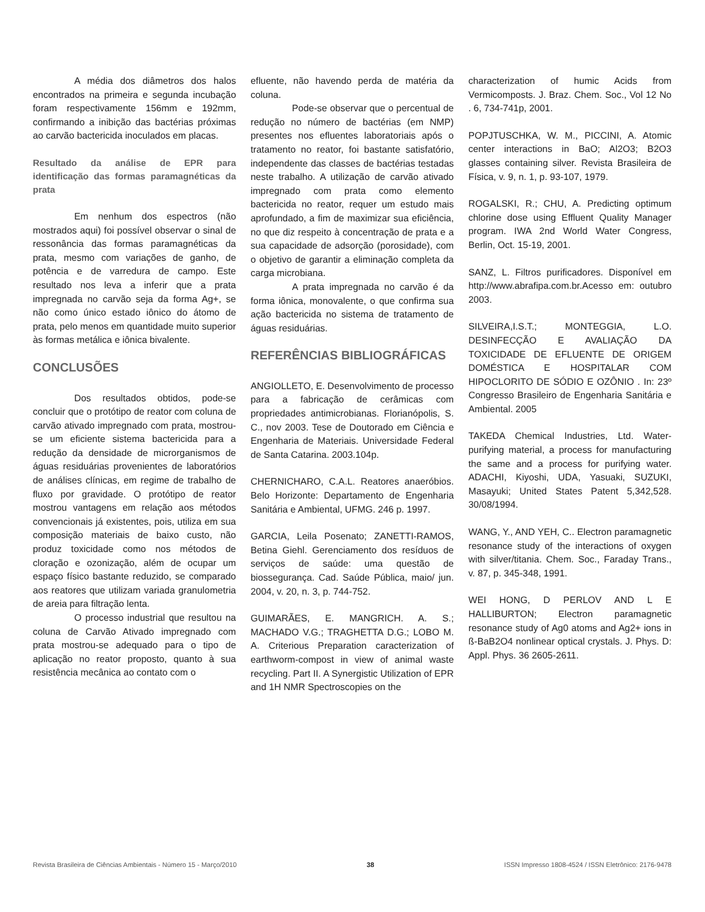A média dos diâmetros dos halos encontrados na primeira e segunda incubação foram respectivamente 156mm e 192mm, confirmando a inibição das bactérias próximas ao carvão bactericida inoculados em placas.
Resultado da análise de EPR para identificação das formas paramagnéticas da prata
Em nenhum dos espectros (não mostrados aqui) foi possível observar o sinal de ressonância das formas paramagnéticas da prata, mesmo com variações de ganho, de potência e de varredura de campo. Este resultado nos leva a inferir que a prata impregnada no carvão seja da forma Ag+, se não como único estado iônico do átomo de prata, pelo menos em quantidade muito superior às formas metálica e iônica bivalente.
CONCLUSÕES
Dos resultados obtidos, pode-se concluir que o protótipo de reator com coluna de carvão ativado impregnado com prata, mostrou-se um eficiente sistema bactericida para a redução da densidade de microrganismos de águas residuárias provenientes de laboratórios de análises clínicas, em regime de trabalho de fluxo por gravidade. O protótipo de reator mostrou vantagens em relação aos métodos convencionais já existentes, pois, utiliza em sua composição materiais de baixo custo, não produz toxicidade como nos métodos de cloração e ozonização, além de ocupar um espaço físico bastante reduzido, se comparado aos reatores que utilizam variada granulometria de areia para filtração lenta.
O processo industrial que resultou na coluna de Carvão Ativado impregnado com prata mostrou-se adequado para o tipo de aplicação no reator proposto, quanto à sua resistência mecânica ao contato com o
efluente, não havendo perda de matéria da coluna.
Pode-se observar que o percentual de redução no número de bactérias (em NMP) presentes nos efluentes laboratoriais após o tratamento no reator, foi bastante satisfatório, independente das classes de bactérias testadas neste trabalho. A utilização de carvão ativado impregnado com prata como elemento bactericida no reator, requer um estudo mais aprofundado, a fim de maximizar sua eficiência, no que diz respeito à concentração de prata e a sua capacidade de adsorção (porosidade), com o objetivo de garantir a eliminação completa da carga microbiana.
A prata impregnada no carvão é da forma iônica, monovalente, o que confirma sua ação bactericida no sistema de tratamento de águas residuárias.
REFERÊNCIAS BIBLIOGRÁFICAS
ANGIOLLETO, E. Desenvolvimento de processo para a fabricação de cerâmicas com propriedades antimicrobianas. Florianópolis, S. C., nov 2003. Tese de Doutorado em Ciência e Engenharia de Materiais. Universidade Federal de Santa Catarina. 2003.104p.
CHERNICHARO, C.A.L. Reatores anaeróbios. Belo Horizonte: Departamento de Engenharia Sanitária e Ambiental, UFMG. 246 p. 1997.
GARCIA, Leila Posenato; ZANETTI-RAMOS, Betina Giehl. Gerenciamento dos resíduos de serviços de saúde: uma questão de biossegurança. Cad. Saúde Pública, maio/ jun. 2004, v. 20, n. 3, p. 744-752.
GUIMARÃES, E. MANGRICH. A. S.; MACHADO V.G.; TRAGHETTA D.G.; LOBO M. A. Criterious Preparation caracterization of earthworm-compost in view of animal waste recycling. Part II. A Synergistic Utilization of EPR and 1H NMR Spectroscopies on the
characterization of humic Acids from Vermicomposts. J. Braz. Chem. Soc., Vol 12 No . 6, 734-741p, 2001.
POPJTUSCHKA, W. M., PICCINI, A. Atomic center interactions in BaO; Al2O3; B2O3 glasses containing silver. Revista Brasileira de Física, v. 9, n. 1, p. 93-107, 1979.
ROGALSKI, R.; CHU, A. Predicting optimum chlorine dose using Effluent Quality Manager program. IWA 2nd World Water Congress, Berlin, Oct. 15-19, 2001.
SANZ, L. Filtros purificadores. Disponível em http://www.abrafipa.com.br.Acesso em: outubro 2003.
SILVEIRA,I.S.T.; MONTEGGIA, L.O. DESINFECÇÃO E AVALIAÇÃO DA TOXICIDADE DE EFLUENTE DE ORIGEM DOMÉSTICA E HOSPITALAR COM HIPOCLORITO DE SÓDIO E OZÔNIO . In: 23º Congresso Brasileiro de Engenharia Sanitária e Ambiental. 2005
TAKEDA Chemical Industries, Ltd. Water-purifying material, a process for manufacturing the same and a process for purifying water. ADACHI, Kiyoshi, UDA, Yasuaki, SUZUKI, Masayuki; United States Patent 5,342,528. 30/08/1994.
WANG, Y., AND YEH, C.. Electron paramagnetic resonance study of the interactions of oxygen with silver/titania. Chem. Soc., Faraday Trans., v. 87, p. 345-348, 1991.
WEI HONG, D PERLOV AND L E HALLIBURTON; Electron paramagnetic resonance study of Ag0 atoms and Ag2+ ions in ß-BaB2O4 nonlinear optical crystals. J. Phys. D: Appl. Phys. 36 2605-2611.
Revista Brasileira de Ciências Ambientais - Número 15 - Março/2010 38 ISSN Impresso 1808-4524 / ISSN Eletrônico: 2176-9478